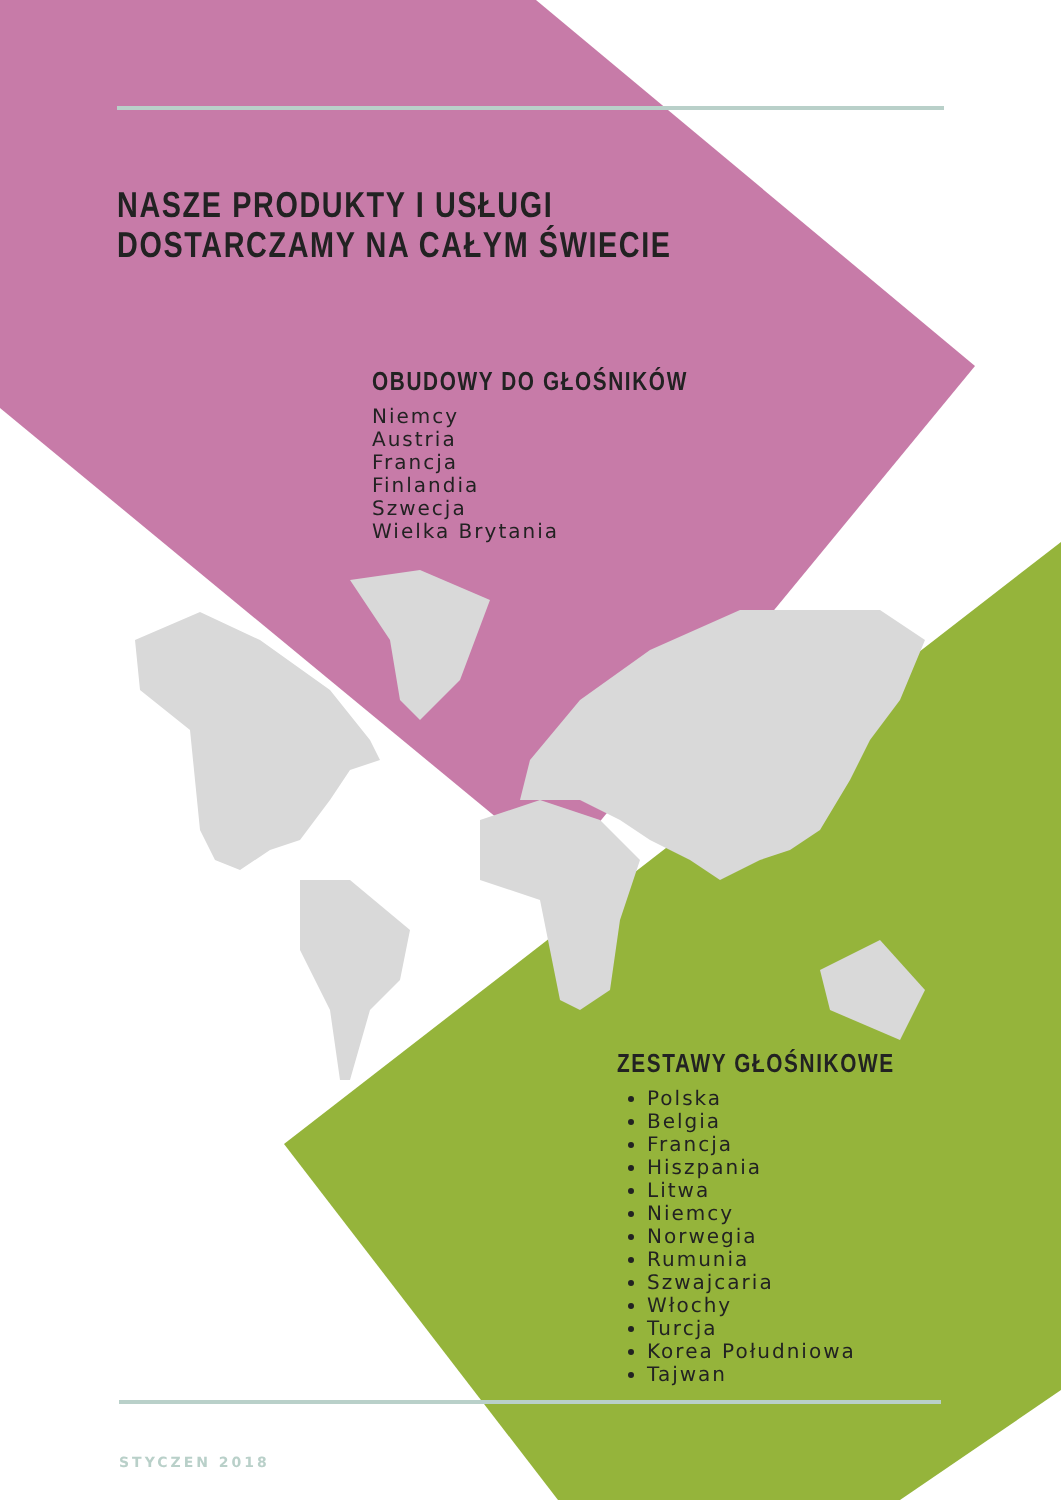NASZE PRODUKTY I USŁUGI DOSTARCZAMY NA CAŁYM ŚWIECIE
OBUDOWY DO GŁOŚNIKÓW
Niemcy
Austria
Francja
Finlandia
Szwecja
Wielka Brytania
ZESTAWY GŁOŚNIKOWE
Polska
Belgia
Francja
Hiszpania
Litwa
Niemcy
Norwegia
Rumunia
Szwajcaria
Włochy
Turcja
Korea Południowa
Tajwan
STYCZEN 2018